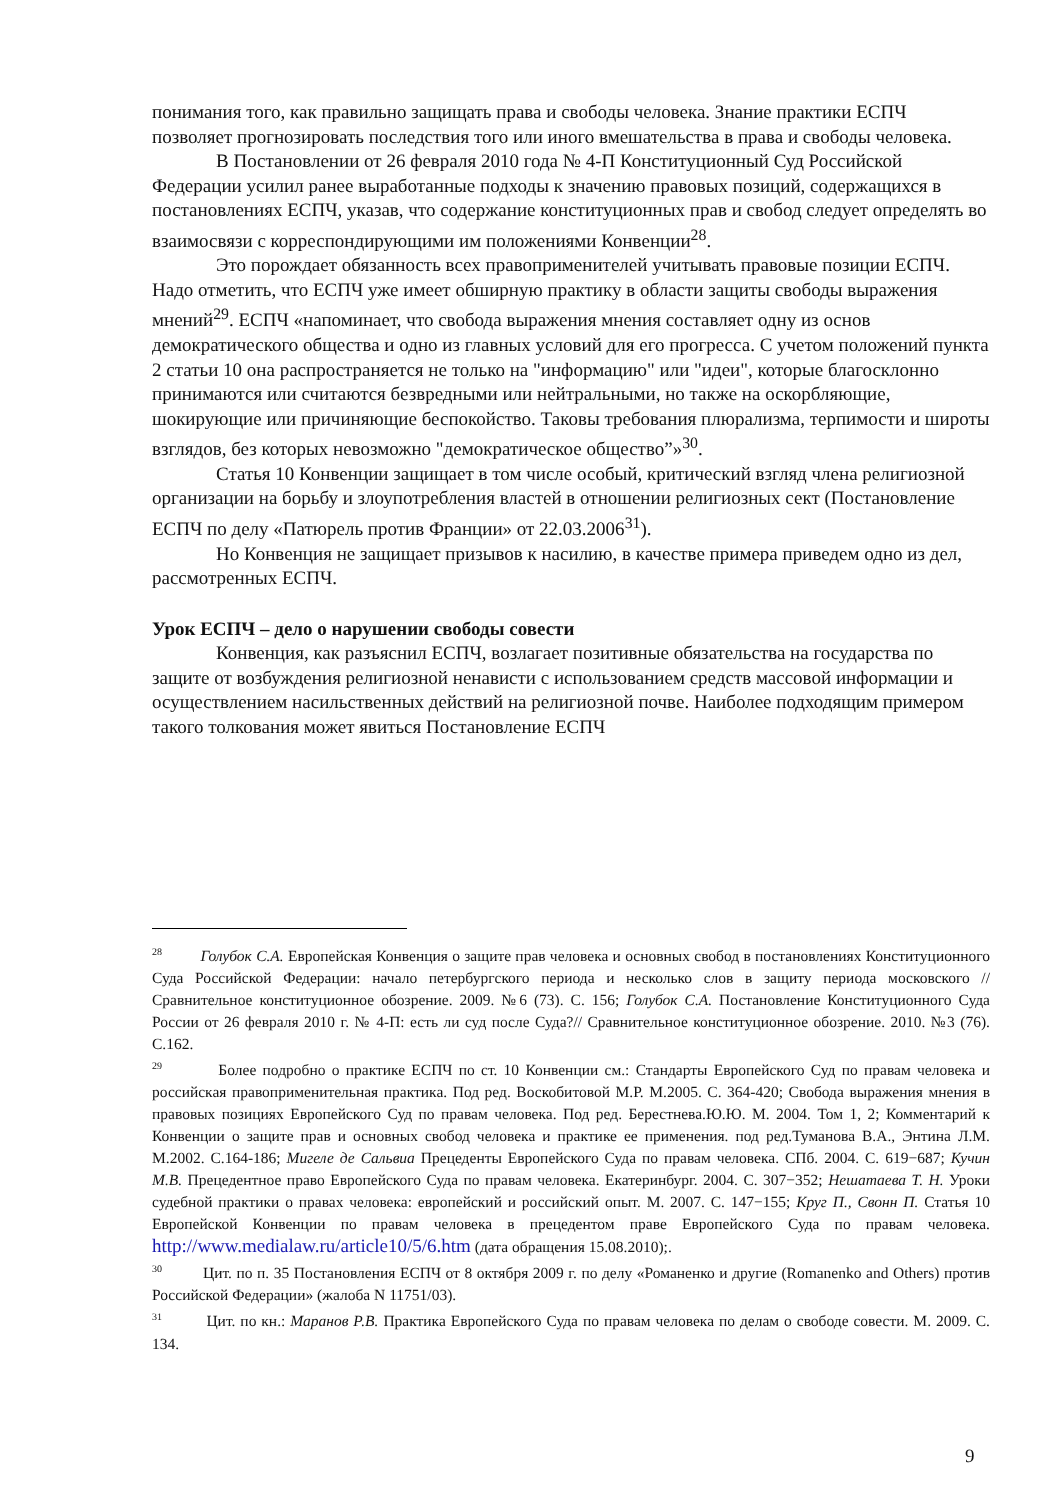понимания того, как правильно защищать права и свободы человека. Знание практики ЕСПЧ позволяет прогнозировать последствия того или иного вмешательства в права и свободы человека.
В Постановлении от 26 февраля 2010 года № 4-П Конституционный Суд Российской Федерации усилил ранее выработанные подходы к значению правовых позиций, содержащихся в постановлениях ЕСПЧ, указав, что содержание конституционных прав и свобод следует определять во взаимосвязи с корреспондирующими им положениями Конвенции<sup>28</sup>.
Это порождает обязанность всех правоприменителей учитывать правовые позиции ЕСПЧ. Надо отметить, что ЕСПЧ уже имеет обширную практику в области защиты свободы выражения мнений<sup>29</sup>. ЕСПЧ «напоминает, что свобода выражения мнения составляет одну из основ демократического общества и одно из главных условий для его прогресса. С учетом положений пункта 2 статьи 10 она распространяется не только на "информацию" или "идеи", которые благосклонно принимаются или считаются безвредными или нейтральными, но также на оскорбляющие, шокирующие или причиняющие беспокойство. Таковы требования плюрализма, терпимости и широты взглядов, без которых невозможно "демократическое общество”»<sup>30</sup>.
Статья 10 Конвенции защищает в том числе особый, критический взгляд члена религиозной организации на борьбу и злоупотребления властей в отношении религиозных сект (Постановление ЕСПЧ по делу «Патюрель против Франции» от 22.03.2006<sup>31</sup>).
Но Конвенция не защищает призывов к насилию, в качестве примера приведем одно из дел, рассмотренных ЕСПЧ.
Урок ЕСПЧ – дело о нарушении свободы совести
Конвенция, как разъяснил ЕСПЧ, возлагает позитивные обязательства на государства по защите от возбуждения религиозной ненависти с использованием средств массовой информации и осуществлением насильственных действий на религиозной почве. Наиболее подходящим примером такого толкования может явиться Постановление ЕСПЧ
<sup>28</sup> Голубок С.А. Европейская Конвенция о защите прав человека и основных свобод в постановлениях Конституционного Суда Российской Федерации: начало петербургского периода и несколько слов в защиту периода московского // Сравнительное конституционное обозрение. 2009. №6 (73). С. 156; Голубок С.А. Постановление Конституционного Суда России от 26 февраля 2010 г. № 4-П: есть ли суд после Суда?// Сравнительное конституционное обозрение. 2010. №3 (76). С.162.
<sup>29</sup> Более подробно о практике ЕСПЧ по ст. 10 Конвенции см.: Стандарты Европейского Суд по правам человека и российская правоприменительная практика. Под ред. Воскобитовой М.Р. М.2005. С. 364-420; Свобода выражения мнения в правовых позициях Европейского Суд по правам человека. Под ред. Берестнева.Ю.Ю. М. 2004. Том 1, 2; Комментарий к Конвенции о защите прав и основных свобод человека и практике ее применения. под ред.Туманова В.А., Энтина Л.М. М.2002. С.164-186; Мигеле де Сальвиа Прецеденты Европейского Суда по правам человека. СПб. 2004. С. 619−687; Кучин М.В. Прецедентное право Европейского Суда по правам человека. Екатеринбург. 2004. С. 307−352; Нешатаева Т. Н. Уроки судебной практики о правах человека: европейский и российский опыт. М. 2007. С. 147−155; Круг П., Свонн П. Статья 10 Европейской Конвенции по правам человека в прецедентом праве Европейского Суда по правам человека. http://www.medialaw.ru/article10/5/6.htm (дата обращения 15.08.2010);.
<sup>30</sup> Цит. по п. 35 Постановления ЕСПЧ от 8 октября 2009 г. по делу «Романенко и другие (Romanenko and Others) против Российской Федерации» (жалоба N 11751/03).
<sup>31</sup> Цит. по кн.: Маранов Р.В. Практика Европейского Суда по правам человека по делам о свободе совести. М. 2009. С. 134.
9